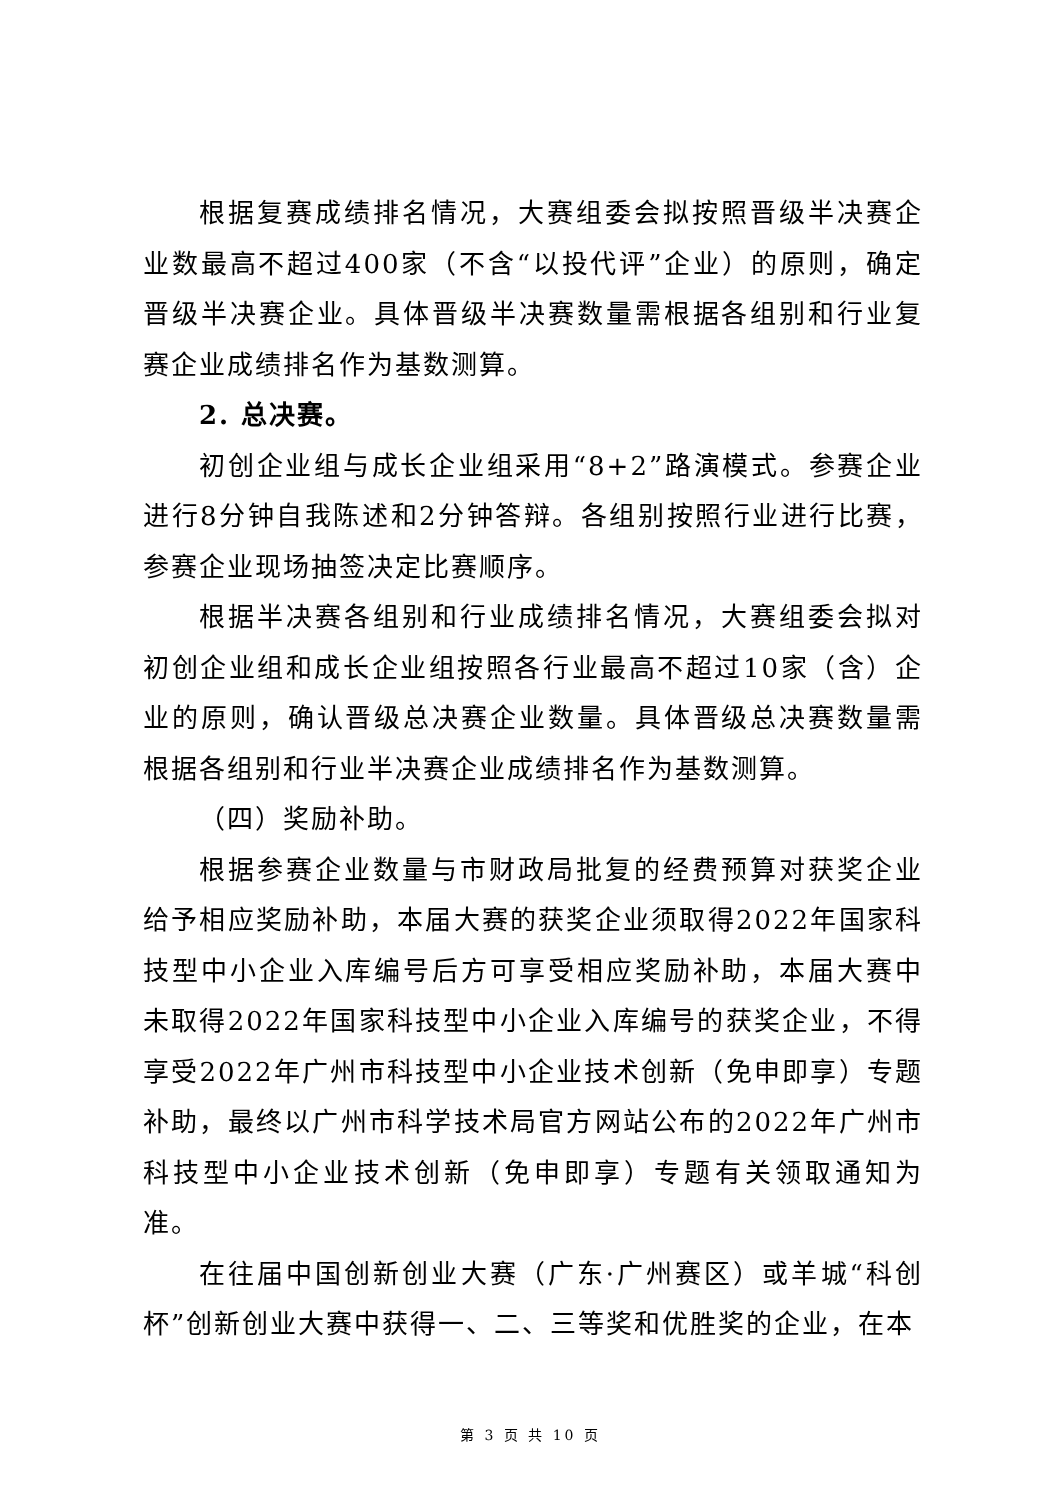根据复赛成绩排名情况，大赛组委会拟按照晋级半决赛企业数最高不超过400家（不含“以投代评”企业）的原则，确定晋级半决赛企业。具体晋级半决赛数量需根据各组别和行业复赛企业成绩排名作为基数测算。
2. 总决赛。
初创企业组与成长企业组采用“8+2”路演模式。参赛企业进行8分钟自我陈述和2分钟答辩。各组别按照行业进行比赛，参赛企业现场抽签决定比赛顺序。
根据半决赛各组别和行业成绩排名情况，大赛组委会拟对初创企业组和成长企业组按照各行业最高不超过10家（含）企业的原则，确认晋级总决赛企业数量。具体晋级总决赛数量需根据各组别和行业半决赛企业成绩排名作为基数测算。
（四）奖励补助。
根据参赛企业数量与市财政局批复的经费预算对获奖企业给予相应奖励补助，本届大赛的获奖企业须取得2022年国家科技型中小企业入库编号后方可享受相应奖励补助，本届大赛中未取得2022年国家科技型中小企业入库编号的获奖企业，不得享受2022年广州市科技型中小企业技术创新（免申即享）专题补助，最终以广州市科学技术局官方网站公布的2022年广州市科技型中小企业技术创新（免申即享）专题有关领取通知为准。
在往届中国创新创业大赛（广东·广州赛区）或羊城“科创杯”创新创业大赛中获得一、二、三等奖和优胜奖的企业，在本
第 3 页 共 10 页